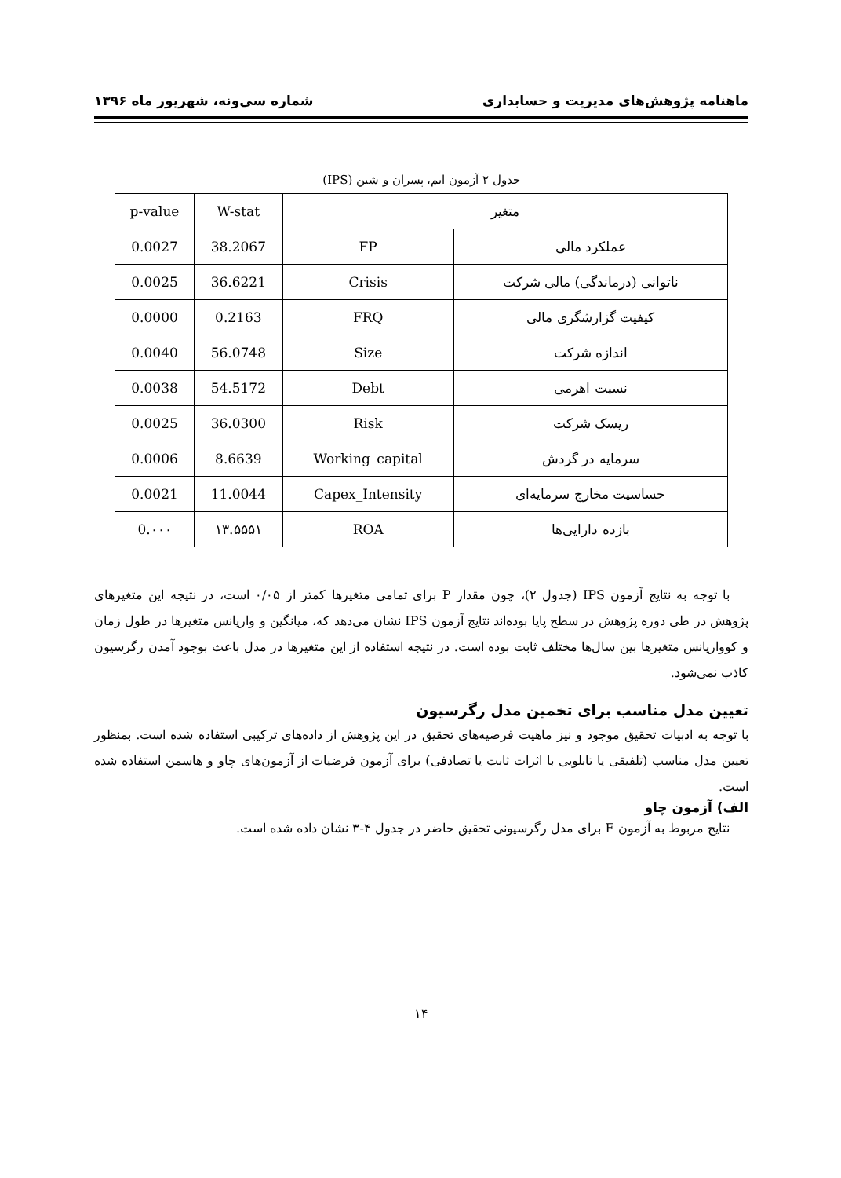ماهنامه پژوهش‌های مدیریت و حسابداری شماره سی‌ونه، شهریور ماه ۱۳۹۶
جدول ۲ آزمون ایم، پسران و شین (IPS)
| متغیر | | W-stat | p-value |
| --- | --- | --- | --- |
| عملکرد مالی | FP | 38.2067 | 0.0027 |
| ناتوانی (درماندگی) مالی شرکت | Crisis | 36.6221 | 0.0025 |
| کیفیت گزارشگری مالی | FRQ | 0.2163 | 0.0000 |
| اندازه شرکت | Size | 56.0748 | 0.0040 |
| نسبت اهرمی | Debt | 54.5172 | 0.0038 |
| ریسک شرکت | Risk | 36.0300 | 0.0025 |
| سرمایه در گردش | Working_capital | 8.6639 | 0.0006 |
| حساسیت مخارج سرمایه‌ای | Capex_Intensity | 11.0044 | 0.0021 |
| بازده دارایی‌ها | ROA | ۱۳.۵۵۵۱ | 0.۰۰۰ |
با توجه به نتایج آزمون IPS (جدول ۲)، چون مقدار P برای تمامی متغیرها کمتر از ۰/۰۵ است، در نتیجه این متغیرهای پژوهش در طی دوره پژوهش در سطح پایا بوده‌اند نتایج آزمون IPS نشان می‌دهد که، میانگین و واریانس متغیرها در طول زمان و کوواریانس متغیرها بین سال‌ها مختلف ثابت بوده است. در نتیجه استفاده از این متغیرها در مدل باعث بوجود آمدن رگرسیون کاذب نمی‌شود.
تعیین مدل مناسب برای تخمین مدل رگرسیون
با توجه به ادبیات تحقیق موجود و نیز ماهیت فرضیه‌های تحقیق در این پژوهش از داده‌های ترکیبی استفاده شده است. بمنظور تعیین مدل مناسب (تلفیقی یا تابلویی با اثرات ثابت یا تصادفی) برای آزمون فرضیات از آزمون‌های چاو و هاسمن استفاده شده است.
الف) آزمون چاو
نتایج مربوط به آزمون F برای مدل رگرسیونی تحقیق حاضر در جدول ۴-۳ نشان داده شده است.
۱۴